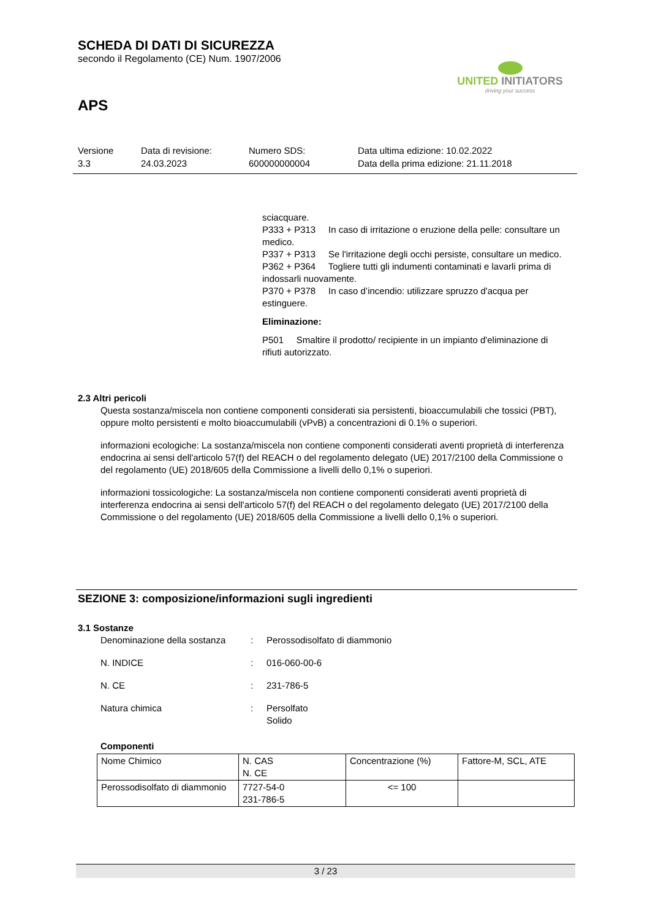SCHEDA DI DATI DI SICUREZZA
secondo il Regolamento (CE) Num. 1907/2006
UNITED INITIATORS
driving your success
APS
Versione
3.3
Data di revisione:
24.03.2023
Numero SDS:
600000000004
Data ultima edizione: 10.02.2022
Data della prima edizione: 21.11.2018
sciacquare.
P333 + P313 In caso di irritazione o eruzione della pelle: consultare un medico.
P337 + P313 Se l'irritazione degli occhi persiste, consultare un medico.
P362 + P364 Togliere tutti gli indumenti contaminati e lavarli prima di indossarli nuovamente.
P370 + P378 In caso d’incendio: utilizzare spruzzo d'acqua per estinguere.
Eliminazione:
P501 Smaltire il prodotto/ recipiente in un impianto d'eliminazione di rifiuti autorizzato.
2.3 Altri pericoli
Questa sostanza/miscela non contiene componenti considerati sia persistenti, bioaccumulabili che tossici (PBT), oppure molto persistenti e molto bioaccumulabili (vPvB) a concentrazioni di 0.1% o superiori.
informazioni ecologiche: La sostanza/miscela non contiene componenti considerati aventi proprietà di interferenza endocrina ai sensi dell'articolo 57(f) del REACH o del regolamento delegato (UE) 2017/2100 della Commissione o del regolamento (UE) 2018/605 della Commissione a livelli dello 0,1% o superiori.
informazioni tossicologiche: La sostanza/miscela non contiene componenti considerati aventi proprietà di interferenza endocrina ai sensi dell'articolo 57(f) del REACH o del regolamento delegato (UE) 2017/2100 della Commissione o del regolamento (UE) 2018/605 della Commissione a livelli dello 0,1% o superiori.
SEZIONE 3: composizione/informazioni sugli ingredienti
3.1 Sostanze
Denominazione della sostanza
: Perossodisolfato di diammonio
N. INDICE : 016-060-00-6
N. CE : 231-786-5
Natura chimica : Persolfato
Solido
Componenti
| Nome Chimico | N. CAS N. CE | Concentrazione (%) | Fattore-M, SCL, ATE |
| Perossodisolfato di diammonio | 7727-54-0 231-786-5 | <= 100 | |
3 / 23